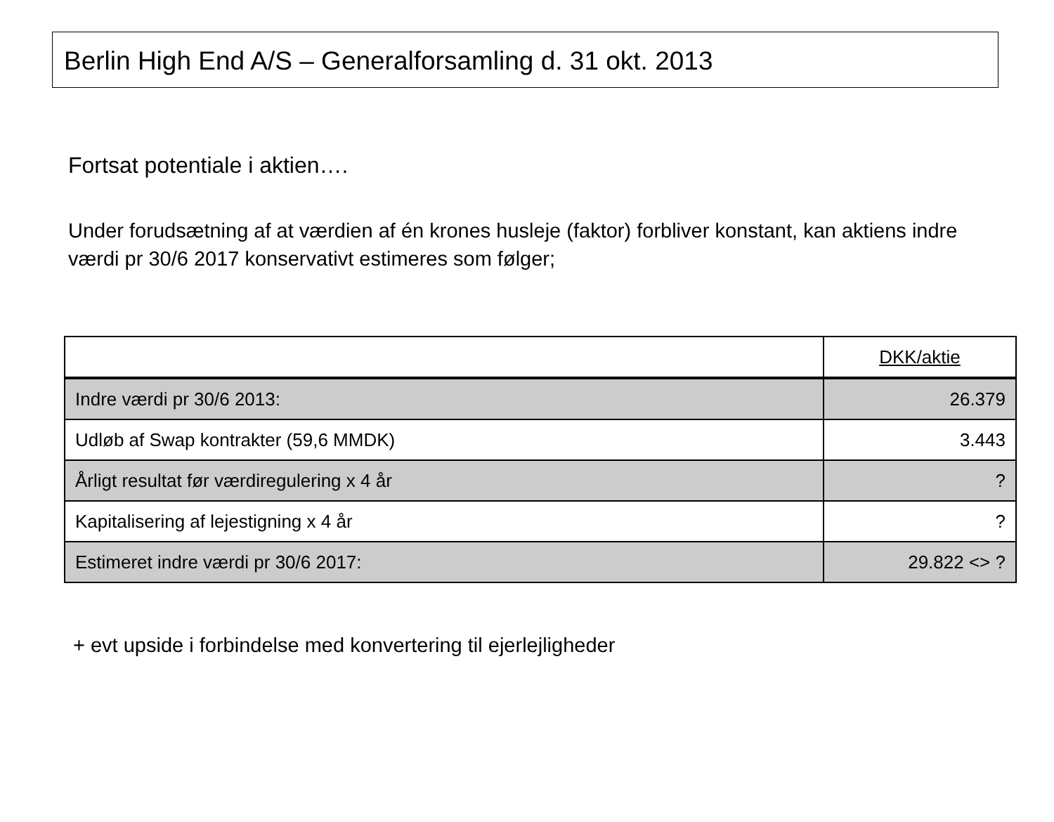Berlin High End A/S – Generalforsamling d. 31 okt. 2013
Fortsat potentiale i aktien….
Under forudsætning af at værdien af én krones husleje (faktor) forbliver konstant, kan aktiens indre værdi pr 30/6 2017 konservativt estimeres som følger;
| | DKK/aktie |
| Indre værdi pr 30/6 2013: | 26.379 |
| Udløb af Swap kontrakter (59,6 MMDK) | 3.443 |
| Årligt resultat før værdiregulering x 4 år | ? |
| Kapitalisering af lejestigning x 4 år | ? |
| Estimeret indre værdi pr 30/6 2017: | 29.822 <> ? |
+ evt upside i forbindelse med konvertering til ejerlejligheder